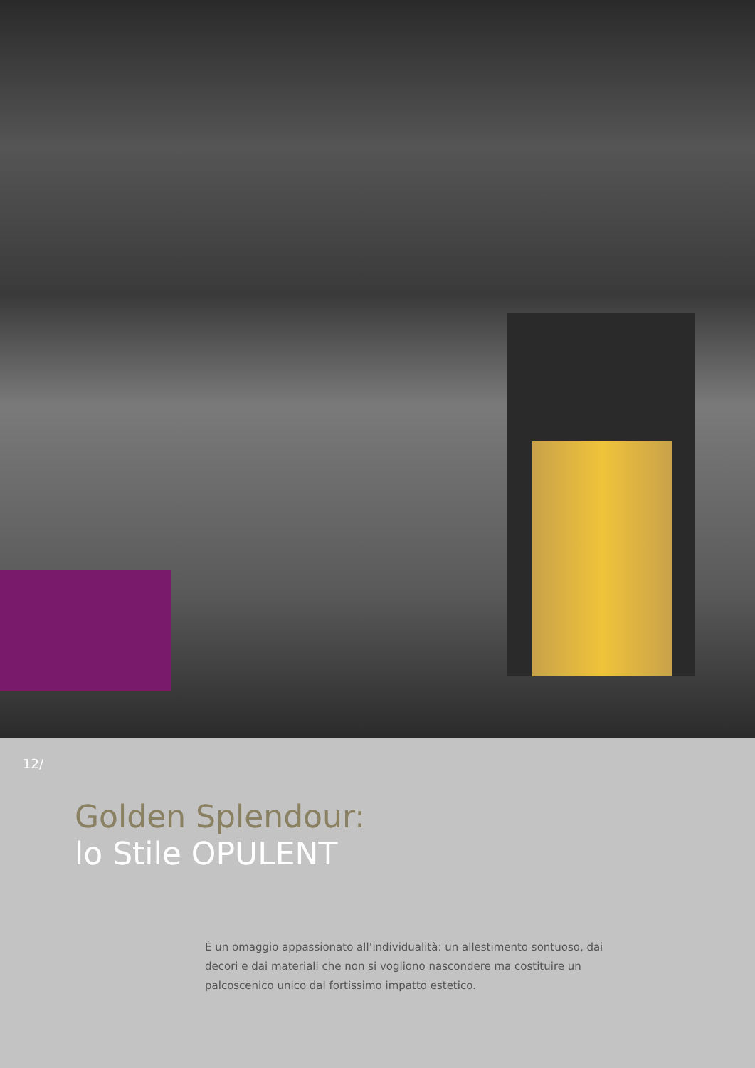12/
Golden Splendour:
lo Stile OPULENT
È un omaggio appassionato all’individualità: un allestimento sontuoso, dai decori e dai materiali che non si vogliono nascondere ma costituire un palcoscenico unico dal fortissimo impatto estetico.